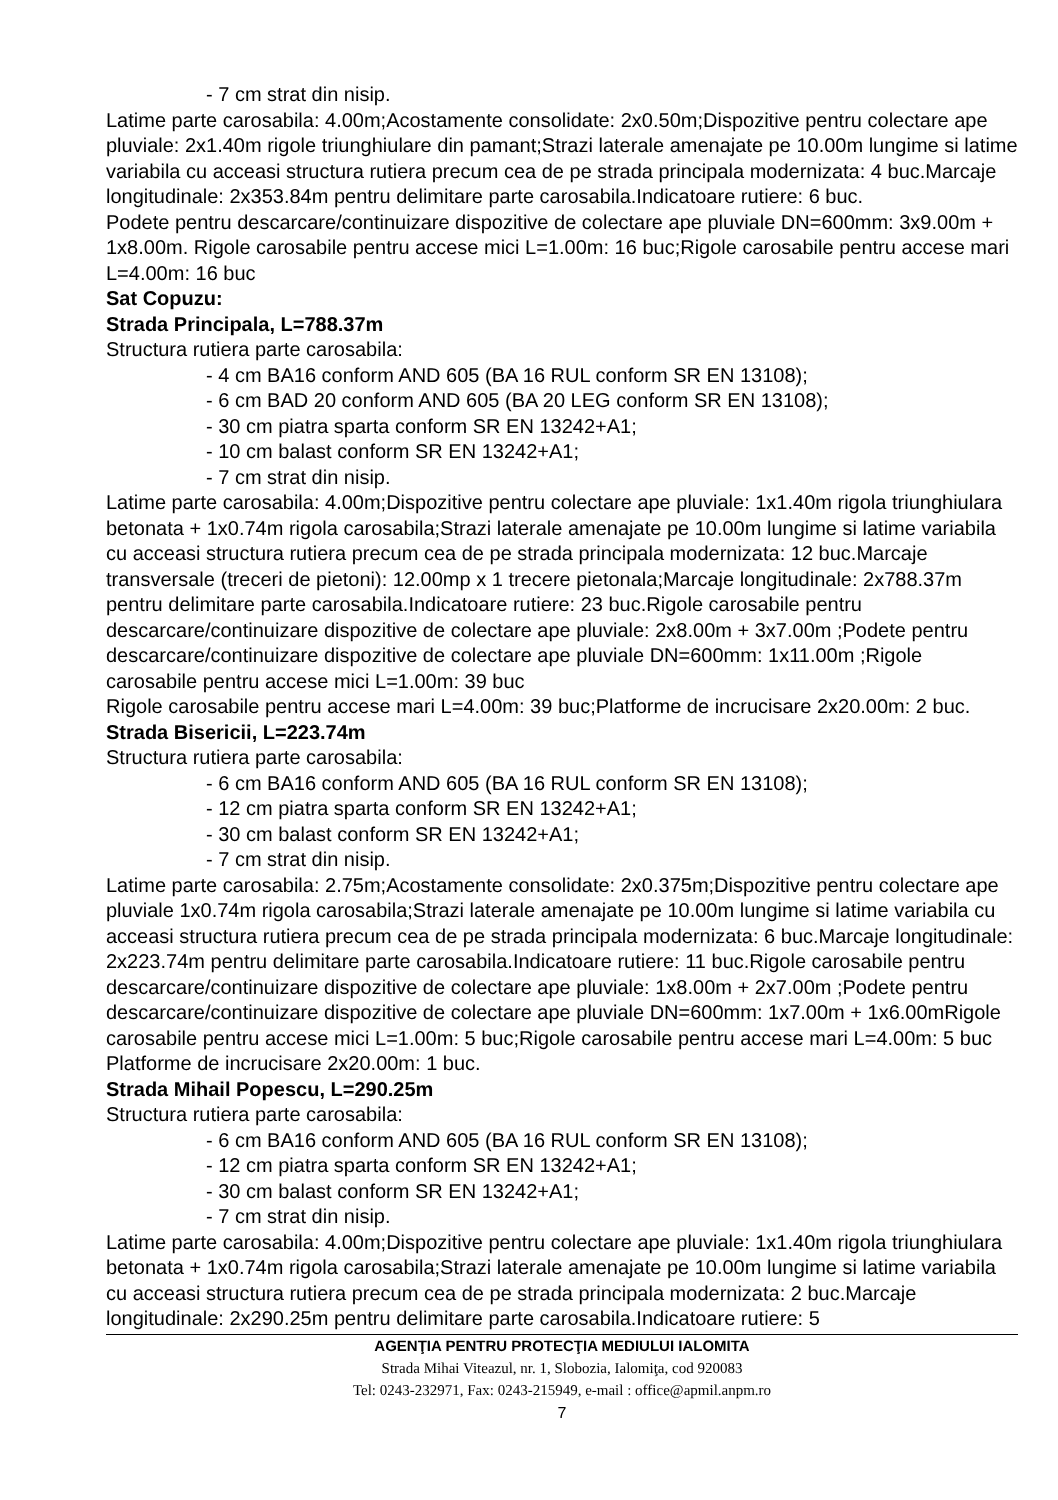- 7 cm strat din nisip.
Latime parte carosabila: 4.00m;Acostamente consolidate: 2x0.50m;Dispozitive pentru colectare ape pluviale: 2x1.40m rigole triunghiulare din pamant;Strazi laterale amenajate pe 10.00m lungime si latime variabila cu acceasi structura rutiera precum cea de pe strada principala modernizata: 4 buc.Marcaje longitudinale: 2x353.84m pentru delimitare parte carosabila.Indicatoare rutiere: 6 buc.
Podete pentru descarcare/continuizare dispozitive de colectare ape pluviale DN=600mm: 3x9.00m + 1x8.00m. Rigole carosabile pentru accese mici L=1.00m: 16 buc;Rigole carosabile pentru accese mari L=4.00m: 16 buc
Sat Copuzu:
Strada Principala, L=788.37m
Structura rutiera parte carosabila:
- 4 cm BA16 conform AND 605 (BA 16 RUL conform SR EN 13108);
- 6 cm BAD 20 conform AND 605 (BA 20 LEG conform SR EN 13108);
- 30 cm piatra sparta conform SR EN 13242+A1;
- 10 cm balast conform SR EN 13242+A1;
- 7 cm strat din nisip.
Latime parte carosabila: 4.00m;Dispozitive pentru colectare ape pluviale: 1x1.40m rigola triunghiulara betonata + 1x0.74m rigola carosabila;Strazi laterale amenajate pe 10.00m lungime si latime variabila cu acceasi structura rutiera precum cea de pe strada principala modernizata: 12 buc.Marcaje transversale (treceri de pietoni): 12.00mp x 1 trecere pietonala;Marcaje longitudinale: 2x788.37m pentru delimitare parte carosabila.Indicatoare rutiere: 23 buc.Rigole carosabile pentru descarcare/continuizare dispozitive de colectare ape pluviale: 2x8.00m + 3x7.00m ;Podete pentru descarcare/continuizare dispozitive de colectare ape pluviale DN=600mm: 1x11.00m ;Rigole carosabile pentru accese mici L=1.00m: 39 buc
Rigole carosabile pentru accese mari L=4.00m: 39 buc;Platforme de incrucisare 2x20.00m: 2 buc.
Strada Bisericii, L=223.74m
Structura rutiera parte carosabila:
- 6 cm BA16 conform AND 605 (BA 16 RUL conform SR EN 13108);
- 12 cm piatra sparta conform SR EN 13242+A1;
- 30 cm balast conform SR EN 13242+A1;
- 7 cm strat din nisip.
Latime parte carosabila: 2.75m;Acostamente consolidate: 2x0.375m;Dispozitive pentru colectare ape pluviale 1x0.74m rigola carosabila;Strazi laterale amenajate pe 10.00m lungime si latime variabila cu acceasi structura rutiera precum cea de pe strada principala modernizata: 6 buc.Marcaje longitudinale: 2x223.74m pentru delimitare parte carosabila.Indicatoare rutiere: 11 buc.Rigole carosabile pentru descarcare/continuizare dispozitive de colectare ape pluviale: 1x8.00m + 2x7.00m ;Podete pentru descarcare/continuizare dispozitive de colectare ape pluviale DN=600mm: 1x7.00m + 1x6.00mRigole carosabile pentru accese mici L=1.00m: 5 buc;Rigole carosabile pentru accese mari L=4.00m: 5 buc
Platforme de incrucisare 2x20.00m: 1 buc.
Strada Mihail Popescu, L=290.25m
Structura rutiera parte carosabila:
- 6 cm BA16 conform AND 605 (BA 16 RUL conform SR EN 13108);
- 12 cm piatra sparta conform SR EN 13242+A1;
- 30 cm balast conform SR EN 13242+A1;
- 7 cm strat din nisip.
Latime parte carosabila: 4.00m;Dispozitive pentru colectare ape pluviale: 1x1.40m rigola triunghiulara betonata + 1x0.74m rigola carosabila;Strazi laterale amenajate pe 10.00m lungime si latime variabila cu acceasi structura rutiera precum cea de pe strada principala modernizata: 2 buc.Marcaje longitudinale: 2x290.25m pentru delimitare parte carosabila.Indicatoare rutiere: 5
AGENŢIA PENTRU PROTECŢIA MEDIULUI IALOMITA
Strada Mihai Viteazul, nr. 1, Slobozia, Ialomiţa, cod 920083
Tel: 0243-232971, Fax: 0243-215949, e-mail : office@apmil.anpm.ro
7